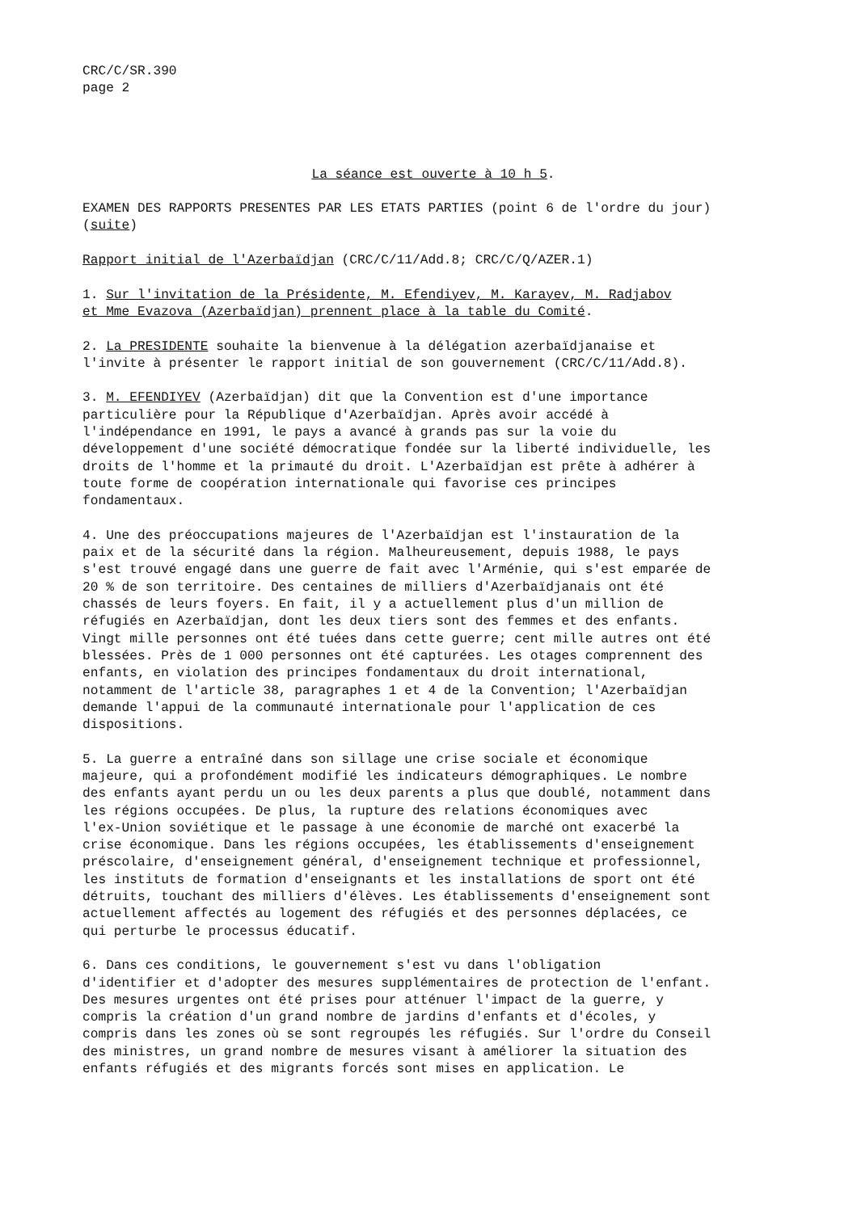CRC/C/SR.390 page 2
La séance est ouverte à 10 h 5.
EXAMEN DES RAPPORTS PRESENTES PAR LES ETATS PARTIES (point 6 de l'ordre du jour) (suite)
Rapport initial de l'Azerbaïdjan (CRC/C/11/Add.8; CRC/C/Q/AZER.1)
1. Sur l'invitation de la Présidente, M. Efendiyev, M. Karayev, M. Radjabov et Mme Evazova (Azerbaïdjan) prennent place à la table du Comité.
2. La PRESIDENTE souhaite la bienvenue à la délégation azerbaïdjanaise et l'invite à présenter le rapport initial de son gouvernement (CRC/C/11/Add.8).
3. M. EFENDIYEV (Azerbaïdjan) dit que la Convention est d'une importance particulière pour la République d'Azerbaïdjan. Après avoir accédé à l'indépendance en 1991, le pays a avancé à grands pas sur la voie du développement d'une société démocratique fondée sur la liberté individuelle, les droits de l'homme et la primauté du droit. L'Azerbaïdjan est prête à adhérer à toute forme de coopération internationale qui favorise ces principes fondamentaux.
4. Une des préoccupations majeures de l'Azerbaïdjan est l'instauration de la paix et de la sécurité dans la région. Malheureusement, depuis 1988, le pays s'est trouvé engagé dans une guerre de fait avec l'Arménie, qui s'est emparée de 20 % de son territoire. Des centaines de milliers d'Azerbaïdjanais ont été chassés de leurs foyers. En fait, il y a actuellement plus d'un million de réfugiés en Azerbaïdjan, dont les deux tiers sont des femmes et des enfants. Vingt mille personnes ont été tuées dans cette guerre; cent mille autres ont été blessées. Près de 1 000 personnes ont été capturées. Les otages comprennent des enfants, en violation des principes fondamentaux du droit international, notamment de l'article 38, paragraphes 1 et 4 de la Convention; l'Azerbaïdjan demande l'appui de la communauté internationale pour l'application de ces dispositions.
5. La guerre a entraîné dans son sillage une crise sociale et économique majeure, qui a profondément modifié les indicateurs démographiques. Le nombre des enfants ayant perdu un ou les deux parents a plus que doublé, notamment dans les régions occupées. De plus, la rupture des relations économiques avec l'ex-Union soviétique et le passage à une économie de marché ont exacerbé la crise économique. Dans les régions occupées, les établissements d'enseignement préscolaire, d'enseignement général, d'enseignement technique et professionnel, les instituts de formation d'enseignants et les installations de sport ont été détruits, touchant des milliers d'élèves. Les établissements d'enseignement sont actuellement affectés au logement des réfugiés et des personnes déplacées, ce qui perturbe le processus éducatif.
6. Dans ces conditions, le gouvernement s'est vu dans l'obligation d'identifier et d'adopter des mesures supplémentaires de protection de l'enfant. Des mesures urgentes ont été prises pour atténuer l'impact de la guerre, y compris la création d'un grand nombre de jardins d'enfants et d'écoles, y compris dans les zones où se sont regroupés les réfugiés. Sur l'ordre du Conseil des ministres, un grand nombre de mesures visant à améliorer la situation des enfants réfugiés et des migrants forcés sont mises en application. Le